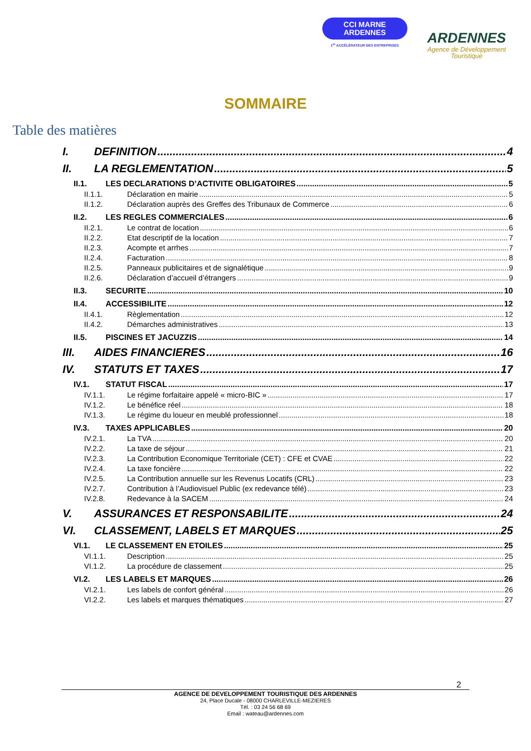CCI MARNE
ARDENNES
1<sup>er</sup> ACCÉLÉRATEUR DES ENTREPRISES
ARDENNES
Agence de Développement
Touristique
SOMMAIRE
Table des matières
I. DEFINITION 4
II. LA REGLEMENTATION 5
II.1. LES DECLARATIONS D’ACTIVITE OBLIGATOIRES 5
II.1.1. Déclaration en mairie 5
II.1.2. Déclaration auprès des Greffes des Tribunaux de Commerce 6
II.2. LES REGLES COMMERCIALES 6
II.2.1. Le contrat de location 6
II.2.2. Etat descriptif de la location 7
II.2.3. Acompte et arrhes 7
II.2.4. Facturation 8
II.2.5. Panneaux publicitaires et de signalétique 9
II.2.6. Déclaration d’accueil d’étrangers 9
II.3. SECURITE 10
II.4. ACCESSIBILITE 12
II.4.1. Règlementation 12
II.4.2. Démarches administratives 13
II.5. PISCINES ET JACUZZIS 14
III. AIDES FINANCIERES 16
IV. STATUTS ET TAXES 17
IV.1. STATUT FISCAL 17
IV.1.1. Le régime forfaitaire appelé « micro-BIC » 17
IV.1.2. Le bénéfice réel 18
IV.1.3. Le régime du loueur en meublé professionnel 18
IV.3. TAXES APPLICABLES 20
IV.2.1. La TVA 20
IV.2.2. La taxe de séjour 21
IV.2.3. La Contribution Economique Territoriale (CET) : CFE et CVAE 22
IV.2.4. La taxe foncière 22
IV.2.5. La Contribution annuelle sur les Revenus Locatifs (CRL) 23
IV.2.7. Contribution à l’Audiovisuel Public (ex redevance télé) 23
IV.2.8. Redevance à la SACEM 24
V. ASSURANCES ET RESPONSABILITE 24
VI. CLASSEMENT, LABELS ET MARQUES 25
VI.1. LE CLASSEMENT EN ETOILES 25
VI.1.1. Description 25
VI.1.2. La procédure de classement 25
VI.2. LES LABELS ET MARQUES 26
VI.2.1. Les labels de confort général 26
VI.2.2. Les labels et marques thématiques 27
2
AGENCE DE DEVELOPPEMENT TOURISTIQUE DES ARDENNES
24, Place Ducale - 08000 CHARLEVILLE-MEZIERES
Tél. : 03 24 56 68 69
Email : wateau@ardennes.com